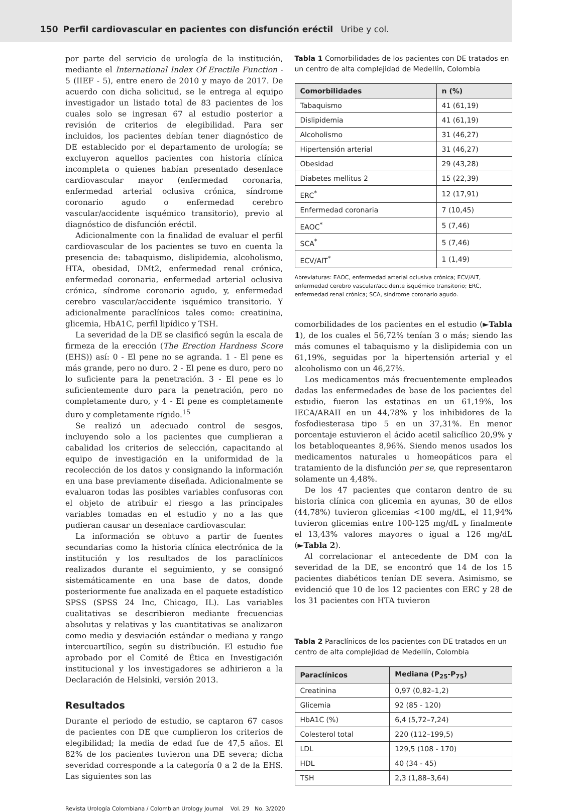150 Perfil cardiovascular en pacientes con disfunción eréctil Uribe y col.
por parte del servicio de urología de la institución, mediante el International Index Of Erectile Function - 5 (IIEF - 5), entre enero de 2010 y mayo de 2017. De acuerdo con dicha solicitud, se le entrega al equipo investigador un listado total de 83 pacientes de los cuales solo se ingresan 67 al estudio posterior a revisión de criterios de elegibilidad. Para ser incluidos, los pacientes debían tener diagnóstico de DE establecido por el departamento de urología; se excluyeron aquellos pacientes con historia clínica incompleta o quienes habían presentado desenlace cardiovascular mayor (enfermedad coronaria, enfermedad arterial oclusiva crónica, síndrome coronario agudo o enfermedad cerebro vascular/accidente isquémico transitorio), previo al diagnóstico de disfunción eréctil.
Adicionalmente con la finalidad de evaluar el perfil cardiovascular de los pacientes se tuvo en cuenta la presencia de: tabaquismo, dislipidemia, alcoholismo, HTA, obesidad, DMt2, enfermedad renal crónica, enfermedad coronaria, enfermedad arterial oclusiva crónica, síndrome coronario agudo, y, enfermedad cerebro vascular/accidente isquémico transitorio. Y adicionalmente paraclínicos tales como: creatinina, glicemia, HbA1C, perfil lipídico y TSH.
La severidad de la DE se clasificó según la escala de firmeza de la erección (The Erection Hardness Score (EHS)) así: 0 - El pene no se agranda. 1 - El pene es más grande, pero no duro. 2 - El pene es duro, pero no lo suficiente para la penetración. 3 - El pene es lo suficientemente duro para la penetración, pero no completamente duro, y 4 - El pene es completamente duro y completamente rígido.<sup>15</sup>
Se realizó un adecuado control de sesgos, incluyendo solo a los pacientes que cumplieran a cabalidad los criterios de selección, capacitando al equipo de investigación en la uniformidad de la recolección de los datos y consignando la información en una base previamente diseñada. Adicionalmente se evaluaron todas las posibles variables confusoras con el objeto de atribuir el riesgo a las principales variables tomadas en el estudio y no a las que pudieran causar un desenlace cardiovascular.
La información se obtuvo a partir de fuentes secundarias como la historia clínica electrónica de la institución y los resultados de los paraclínicos realizados durante el seguimiento, y se consignó sistemáticamente en una base de datos, donde posteriormente fue analizada en el paquete estadístico SPSS (SPSS 24 Inc, Chicago, IL). Las variables cualitativas se describieron mediante frecuencias absolutas y relativas y las cuantitativas se analizaron como media y desviación estándar o mediana y rango intercuartílico, según su distribución. El estudio fue aprobado por el Comité de Ética en Investigación institucional y los investigadores se adhirieron a la Declaración de Helsinki, versión 2013.
Resultados
Durante el periodo de estudio, se captaron 67 casos de pacientes con DE que cumplieron los criterios de elegibilidad; la media de edad fue de 47,5 años. El 82% de los pacientes tuvieron una DE severa; dicha severidad corresponde a la categoría 0 a 2 de la EHS. Las siguientes son las
Tabla 1 Comorbilidades de los pacientes con DE tratados en un centro de alta complejidad de Medellín, Colombia
| Comorbilidades | n (%) |
| --- | --- |
| Tabaquismo | 41 (61,19) |
| Dislipidemia | 41 (61,19) |
| Alcoholismo | 31 (46,27) |
| Hipertensión arterial | 31 (46,27) |
| Obesidad | 29 (43,28) |
| Diabetes mellitus 2 | 15 (22,39) |
| ERC<sup>*</sup> | 12 (17,91) |
| Enfermedad coronaria | 7 (10,45) |
| EAOC<sup>*</sup> | 5 (7,46) |
| SCA<sup>*</sup> | 5 (7,46) |
| ECV/AIT<sup>*</sup> | 1 (1,49) |
Abreviaturas: EAOC, enfermedad arterial oclusiva crónica; ECV/AIT, enfermedad cerebro vascular/accidente isquémico transitorio; ERC, enfermedad renal crónica; SCA, síndrome coronario agudo.
comorbilidades de los pacientes en el estudio (►Tabla 1), de los cuales el 56,72% tenían 3 o más; siendo las más comunes el tabaquismo y la dislipidemia con un 61,19%, seguidas por la hipertensión arterial y el alcoholismo con un 46,27%.
Los medicamentos más frecuentemente empleados dadas las enfermedades de base de los pacientes del estudio, fueron las estatinas en un 61,19%, los IECA/ARAII en un 44,78% y los inhibidores de la fosfodiesterasa tipo 5 en un 37,31%. En menor porcentaje estuvieron el ácido acetil salicílico 20,9% y los betabloqueantes 8,96%. Siendo menos usados los medicamentos naturales u homeopáticos para el tratamiento de la disfunción per se, que representaron solamente un 4,48%.
De los 47 pacientes que contaron dentro de su historia clínica con glicemia en ayunas, 30 de ellos (44,78%) tuvieron glicemias <100 mg/dL, el 11,94% tuvieron glicemias entre 100-125 mg/dL y finalmente el 13,43% valores mayores o igual a 126 mg/dL (►Tabla 2).
Al correlacionar el antecedente de DM con la severidad de la DE, se encontró que 14 de los 15 pacientes diabéticos tenían DE severa. Asimismo, se evidenció que 10 de los 12 pacientes con ERC y 28 de los 31 pacientes con HTA tuvieron
Tabla 2 Paraclínicos de los pacientes con DE tratados en un centro de alta complejidad de Medellín, Colombia
| Paraclínicos | Mediana (P<sub>25</sub>-P<sub>75</sub>) |
| --- | --- |
| Creatinina | 0,97 (0,82–1,2) |
| Glicemia | 92 (85 - 120) |
| HbA1C (%) | 6,4 (5,72–7,24) |
| Colesterol total | 220 (112–199,5) |
| LDL | 129,5 (108 - 170) |
| HDL | 40 (34 - 45) |
| TSH | 2,3 (1,88–3,64) |
Revista Urología Colombiana / Colombian Urology Journal Vol. 29 No. 3/2020